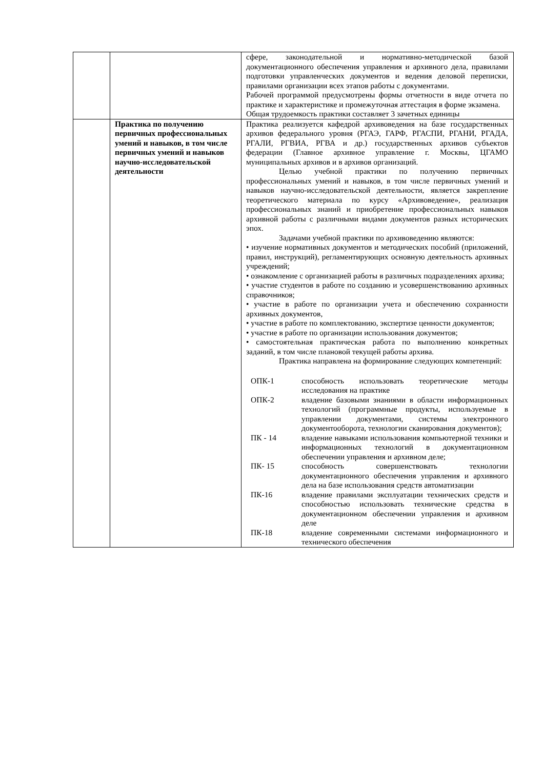| | | сфере, законодательной и нормативно-методической базой документационного обеспечения управления и архивного дела, правилами подготовки управленческих документов и ведения деловой переписки, правилами организации всех этапов работы с документами. Рабочей программой предусмотрены формы отчетности в виде отчета по практике и характеристике и промежуточная аттестация в форме экзамена. Общая трудоемкость практики составляет 3 зачетных единицы |
| | Практика по получению первичных профессиональных умений и навыков, в том числе первичных умений и навыков научно-исследовательской деятельности | Практика реализуется кафедрой архивоведения на базе государственных архивов федерального уровня (РГАЭ, ГАРФ, РГАСПИ, РГАНИ, РГАДА, РГАЛИ, РГВИА, РГВА и др.) государственных архивов субъектов федерации (Главное архивное управление г. Москвы, ЦГАМО муниципальных архивов и в архивов организаций. Целью учебной практики по получению первичных профессиональных умений и навыков, в том числе первичных умений и навыков научно-исследовательской деятельности, является закрепление теоретического материала по курсу «Архивоведение», реализация профессиональных знаний и приобретение профессиональных навыков архивной работы с различными видами документов разных исторических эпох. Задачами учебной практики по архивоведению являются: • изучение нормативных документов и методических пособий (приложений, правил, инструкций), регламентирующих основную деятельность архивных учреждений; • ознакомление с организацией работы в различных подразделениях архива; • участие студентов в работе по созданию и усовершенствованию архивных справочников; • участие в работе по организации учета и обеспечению сохранности архивных документов, • участие в работе по комплектованию, экспертизе ценности документов; • участие в работе по организации использования документов; • самостоятельная практическая работа по выполнению конкретных заданий, в том числе плановой текущей работы архива. Практика направлена на формирование следующих компетенций: / ОПК-1 / способность использовать теоретические методы исследования на практике / / ОПК-2 / владение базовыми знаниями в области информационных технологий (программные продукты, используемые в управлении документами, системы электронного документооборота, технологии сканирования документов); / / ПК - 14 / владение навыками использования компьютерной техники и информационных технологий в документационном обеспечении управления и архивном деле; / / ПК- 15 / способность совершенствовать технологии документационного обеспечения управления и архивного дела на базе использования средств автоматизации / / ПК-16 / владение правилами эксплуатации технических средств и способностью использовать технические средства в документационном обеспечении управления и архивном деле / / ПК-18 / владение современными системами информационного и технического обеспечения / |